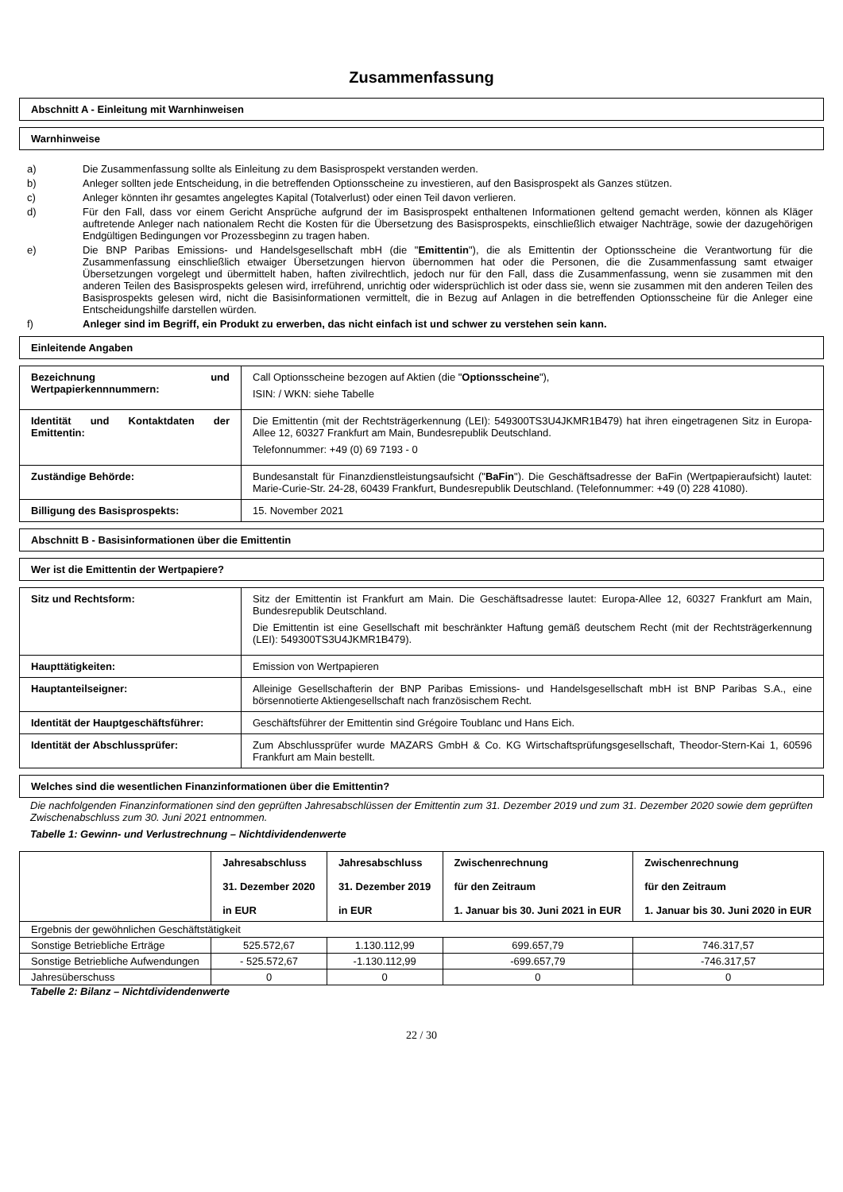Zusammenfassung
Abschnitt A - Einleitung mit Warnhinweisen
Warnhinweise
a) Die Zusammenfassung sollte als Einleitung zu dem Basisprospekt verstanden werden.
b) Anleger sollten jede Entscheidung, in die betreffenden Optionsscheine zu investieren, auf den Basisprospekt als Ganzes stützen.
c) Anleger könnten ihr gesamtes angelegtes Kapital (Totalverlust) oder einen Teil davon verlieren.
d) Für den Fall, dass vor einem Gericht Ansprüche aufgrund der im Basisprospekt enthaltenen Informationen geltend gemacht werden, können als Kläger auftretende Anleger nach nationalem Recht die Kosten für die Übersetzung des Basisprospekts, einschließlich etwaiger Nachträge, sowie der dazugehörigen Endgültigen Bedingungen vor Prozessbeginn zu tragen haben.
e) Die BNP Paribas Emissions- und Handelsgesellschaft mbH (die "Emittentin"), die als Emittentin der Optionsscheine die Verantwortung für die Zusammenfassung einschließlich etwaiger Übersetzungen hiervon übernommen hat oder die Personen, die die Zusammenfassung samt etwaiger Übersetzungen vorgelegt und übermittelt haben, haften zivilrechtlich, jedoch nur für den Fall, dass die Zusammenfassung, wenn sie zusammen mit den anderen Teilen des Basisprospekts gelesen wird, irreführend, unrichtig oder widersprüchlich ist oder dass sie, wenn sie zusammen mit den anderen Teilen des Basisprospekts gelesen wird, nicht die Basisinformationen vermittelt, die in Bezug auf Anlagen in die betreffenden Optionsscheine für die Anleger eine Entscheidungshilfe darstellen würden.
f) Anleger sind im Begriff, ein Produkt zu erwerben, das nicht einfach ist und schwer zu verstehen sein kann.
Einleitende Angaben
| Bezeichnung und Wertpapierkennnummern: | Call Optionsscheine bezogen auf Aktien (die " Optionsscheine "), ISIN: / WKN: siehe Tabelle |
| Identität und Kontaktdaten der Emittentin: | Die Emittentin (mit der Rechtsträgerkennung (LEI): 549300TS3U4JKMR1B479) hat ihren eingetragenen Sitz in Europa-Allee 12, 60327 Frankfurt am Main, Bundesrepublik Deutschland. Telefonnummer: +49 (0) 69 7193 - 0 |
| Zuständige Behörde: | Bundesanstalt für Finanzdienstleistungsaufsicht (" BaFin "). Die Geschäftsadresse der BaFin (Wertpapieraufsicht) lautet: Marie-Curie-Str. 24-28, 60439 Frankfurt, Bundesrepublik Deutschland. (Telefonnummer: +49 (0) 228 41080). |
| Billigung des Basisprospekts: | 15. November 2021 |
Abschnitt B - Basisinformationen über die Emittentin
Wer ist die Emittentin der Wertpapiere?
| Sitz und Rechtsform: | Sitz der Emittentin ist Frankfurt am Main. Die Geschäftsadresse lautet: Europa-Allee 12, 60327 Frankfurt am Main, Bundesrepublik Deutschland. Die Emittentin ist eine Gesellschaft mit beschränkter Haftung gemäß deutschem Recht (mit der Rechtsträgerkennung (LEI): 549300TS3U4JKMR1B479). |
| Haupttätigkeiten: | Emission von Wertpapieren |
| Hauptanteilseigner: | Alleinige Gesellschafterin der BNP Paribas Emissions- und Handelsgesellschaft mbH ist BNP Paribas S.A., eine börsennotierte Aktiengesellschaft nach französischem Recht. |
| Identität der Hauptgeschäftsführer: | Geschäftsführer der Emittentin sind Grégoire Toublanc und Hans Eich. |
| Identität der Abschlussprüfer: | Zum Abschlussprüfer wurde MAZARS GmbH & Co. KG Wirtschaftsprüfungsgesellschaft, Theodor-Stern-Kai 1, 60596 Frankfurt am Main bestellt. |
Welches sind die wesentlichen Finanzinformationen über die Emittentin?
Die nachfolgenden Finanzinformationen sind den geprüften Jahresabschlüssen der Emittentin zum 31. Dezember 2019 und zum 31. Dezember 2020 sowie dem geprüften Zwischenabschluss zum 30. Juni 2021 entnommen.
Tabelle 1: Gewinn- und Verlustrechnung – Nichtdividendenwerte
| | Jahresabschluss 31. Dezember 2020 in EUR | Jahresabschluss 31. Dezember 2019 in EUR | Zwischenrechnung für den Zeitraum 1. Januar bis 30. Juni 2021 in EUR | Zwischenrechnung für den Zeitraum 1. Januar bis 30. Juni 2020 in EUR |
| --- | --- | --- | --- | --- |
| Ergebnis der gewöhnlichen Geschäftstätigkeit | | | | |
| Sonstige Betriebliche Erträge | 525.572,67 | 1.130.112,99 | 699.657,79 | 746.317,57 |
| Sonstige Betriebliche Aufwendungen | - 525.572,67 | -1.130.112,99 | -699.657,79 | -746.317,57 |
| Jahresüberschuss | 0 | 0 | 0 | 0 |
Tabelle 2: Bilanz – Nichtdividendenwerte
22 / 30